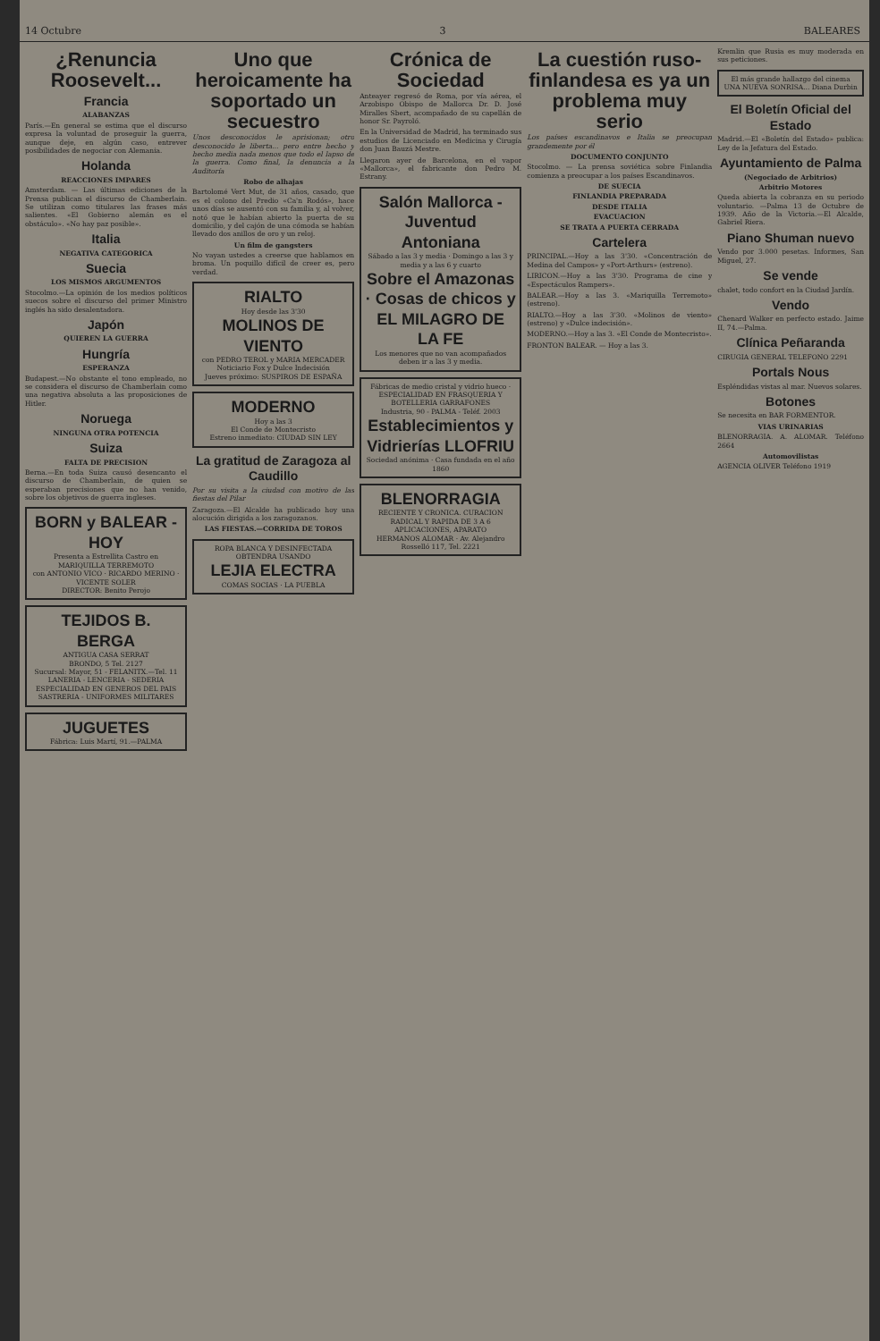14 Octubre 3 BALEARES
¿Renuncia Roosevelt...
Francia
ALABANZAS
París.—En general se estima que el discurso expresa la voluntad de proseguir la guerra, aunque deje, en algún caso, entrever posibilidades de negociar con Alemania.
Holanda
REACCIONES IMPARES
Amsterdam. — Las últimas ediciones de la Prensa publican el discurso de Chamberlain. Se utilizan como titulares las frases más salientes. «El Gobierno alemán es el obstáculo». «No hay paz posible».
Italia
NEGATIVA CATEGORICA
Suecia
LOS MISMOS ARGUMENTOS
Stocolmo.—La opinión de los medios políticos suecos sobre el discurso del primer Ministro inglés ha sido desalentadora.
Japón
QUIEREN LA GUERRA
Hungría
ESPERANZA
Budapest.—No obstante el tono empleado, no se considera el discurso de Chamberlain como una negativa absoluta a las proposiciones de Hitler.
Noruega
NINGUNA OTRA POTENCIA
Suiza
FALTA DE PRECISION
Berna.—En toda Suiza causó desencanto el discurso de Chamberlain, de quien se esperaban precisiones que no han venido, sobre los objetivos de guerra ingleses.
BORN y BALEAR - HOY
Presenta a Estrellita Castro en MARIQUILLA TERREMOTO
con ANTONIO VICO · RICARDO MERINO · VICENTE SOLER
DIRECTOR: Benito Perojo
TEJIDOS B. BERGA
ANTIGUA CASA SERRAT
BRONDO, 5 Tel. 2127
Sucursal: Mayor, 51 - FELANITX.—Tel. 11
LANERIA - LENCERIA - SEDERIA
ESPECIALIDAD EN GENEROS DEL PAIS
SASTRERIA - UNIFORMES MILITARES
JUGUETES
Fábrica: Luis Martí, 91.—PALMA
Uno que heroicamente ha soportado un secuestro
Unos desconocidos le aprisionan; otro desconocido le liberta... pero entre hecho y hecho media nada menos que todo el lapso de la guerra. Como final, la denuncia a la Auditoría
Robo de alhajas
Bartolomé Vert Mut, de 31 años, casado, que es el colono del Predio «Ca'n Rodós», hace unos días se ausentó con su familia y, al volver, notó que le habían abierto la puerta de su domicilio, y del cajón de una cómoda se habían llevado dos anillos de oro y un reloj.
Un film de gangsters
No vayan ustedes a creerse que hablamos en broma. Un poquillo difícil de creer es, pero verdad.
RIALTO
Hoy desde las 3'30
MOLINOS DE VIENTO
con PEDRO TEROL y MARIA MERCADER
Noticiario Fox y Dulce Indecisión
Jueves próximo: SUSPIROS DE ESPAÑA
MODERNO
Hoy a las 3
El Conde de Montecristo
Estreno inmediato: CIUDAD SIN LEY
La gratitud de Zaragoza al Caudillo
Por su visita a la ciudad con motivo de las fiestas del Pilar
Zaragoza.—El Alcalde ha publicado hoy una alocución dirigida a los zaragozanos.
LAS FIESTAS.—CORRIDA DE TOROS
ROPA BLANCA Y DESINFECTADA OBTENDRA USANDO
LEJIA ELECTRA
COMAS SOCIAS · LA PUEBLA
Crónica de Sociedad
Anteayer regresó de Roma, por vía aérea, el Arzobispo Obispo de Mallorca Dr. D. José Miralles Sbert, acompañado de su capellán de honor Sr. Payroló.
En la Universidad de Madrid, ha terminado sus estudios de Licenciado en Medicina y Cirugía don Juan Bauzá Mestre.
Llegaron ayer de Barcelona, en el vapor «Mallorca», el fabricante don Pedro M. Estrany.
Salón Mallorca - Juventud Antoniana
Sábado a las 3 y media · Domingo a las 3 y media y a las 6 y cuarto
Sobre el Amazonas · Cosas de chicos y EL MILAGRO DE LA FE
Los menores que no van acompañados deben ir a las 3 y media.
Fábricas de medio cristal y vidrio hueco · ESPECIALIDAD EN FRASQUERIA Y BOTELLERIA GARRAFONES
Industria, 90 - PALMA - Teléf. 2003
Establecimientos y Vidrierías LLOFRIU
Sociedad anónima · Casa fundada en el año 1860
BLENORRAGIA
RECIENTE Y CRONICA. CURACION RADICAL Y RAPIDA DE 3 A 6 APLICACIONES, APARATO
HERMANOS ALOMAR · Av. Alejandro Rosselló 117, Tel. 2221
La cuestión ruso-finlandesa es ya un problema muy serio
Los países escandinavos e Italia se preocupan grandemente por él
DOCUMENTO CONJUNTO
Stocolmo. — La prensa soviética sobre Finlandia comienza a preocupar a los países Escandinavos.
DE SUECIA
FINLANDIA PREPARADA
DESDE ITALIA
EVACUACION
SE TRATA A PUERTA CERRADA
Cartelera
PRINCIPAL.—Hoy a las 3'30. «Concentración de Medina del Campos» y «Port-Arthurs» (estreno).
LIRICON.—Hoy a las 3'30. Programa de cine y «Espectáculos Rampers».
BALEAR.—Hoy a las 3. «Mariquilla Terremoto» (estreno).
RIALTO.—Hoy a las 3'30. «Molinos de viento» (estreno) y «Dulce indecisión».
MODERNO.—Hoy a las 3. «El Conde de Montecristo».
FRONTON BALEAR. — Hoy a las 3.
Kremlin que Rusia es muy moderada en sus peticiones.
El más grande hallazgo del cinema
UNA NUEVA SONRISA... Diana Durbin
El Boletín Oficial del Estado
Madrid.—El «Boletín del Estado» publica: Ley de la Jefatura del Estado.
Ayuntamiento de Palma
(Negociado de Arbitrios)
Arbitrio Motores
Queda abierta la cobranza en su periodo voluntario. —Palma 13 de Octubre de 1939. Año de la Victoria.—El Alcalde, Gabriel Riera.
Piano Shuman nuevo
Vendo por 3.000 pesetas. Informes, San Miguel, 27.
Se vende
chalet, todo confort en la Ciudad Jardín.
Vendo
Chenard Walker en perfecto estado. Jaime II, 74.—Palma.
Clínica Peñaranda
CIRUGIA GENERAL TELEFONO 2291
Portals Nous
Espléndidas vistas al mar. Nuevos solares.
Botones
Se necesita en BAR FORMENTOR.
VIAS URINARIAS
BLENORRAGIA. A. ALOMAR. Teléfono 2664
Automovilistas
AGENCIA OLIVER Teléfono 1919